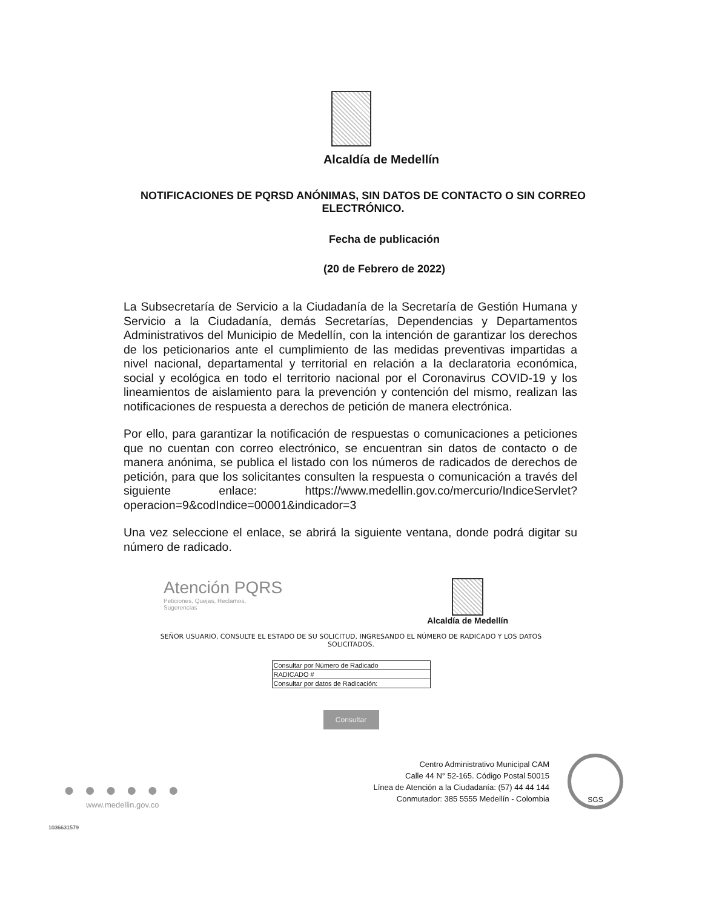Alcaldía de Medellín
NOTIFICACIONES DE PQRSD ANÓNIMAS, SIN DATOS DE CONTACTO O SIN CORREO ELECTRÓNICO.
Fecha de publicación
(20 de Febrero de 2022)
La Subsecretaría de Servicio a la Ciudadanía de la Secretaría de Gestión Humana y Servicio a la Ciudadanía, demás Secretarías, Dependencias y Departamentos Administrativos del Municipio de Medellín, con la intención de garantizar los derechos de los peticionarios ante el cumplimiento de las medidas preventivas impartidas a nivel nacional, departamental y territorial en relación a la declaratoria económica, social y ecológica en todo el territorio nacional por el Coronavirus COVID-19 y los lineamientos de aislamiento para la prevención y contención del mismo, realizan las notificaciones de respuesta a derechos de petición de manera electrónica.
Por ello, para garantizar la notificación de respuestas o comunicaciones a peticiones que no cuentan con correo electrónico, se encuentran sin datos de contacto o de manera anónima, se publica el listado con los números de radicados de derechos de petición, para que los solicitantes consulten la respuesta o comunicación a través del siguiente enlace: https://www.medellin.gov.co/mercurio/IndiceServlet?operacion=9&codIndice=00001&indicador=3
Una vez seleccione el enlace, se abrirá la siguiente ventana, donde podrá digitar su número de radicado.
Atención PQRS
Peticiones, Quejas, Reclamos,
Sugerencias
Alcaldía de Medellín
SEÑOR USUARIO, CONSULTE EL ESTADO DE SU SOLICITUD, INGRESANDO EL NÚMERO DE RADICADO Y LOS DATOS SOLICITADOS.
| Consultar por Número de Radicado |
| RADICADO # |
| Consultar por datos de Radicación: |
Consultar
● ● ● ● ● ●
www.medellin.gov.co
Centro Administrativo Municipal CAM
Calle 44 N° 52-165. Código Postal 50015
Línea de Atención a la Ciudadanía: (57) 44 44 144
Conmutador: 385 5555 Medellín - Colombia
SGS
1036631579